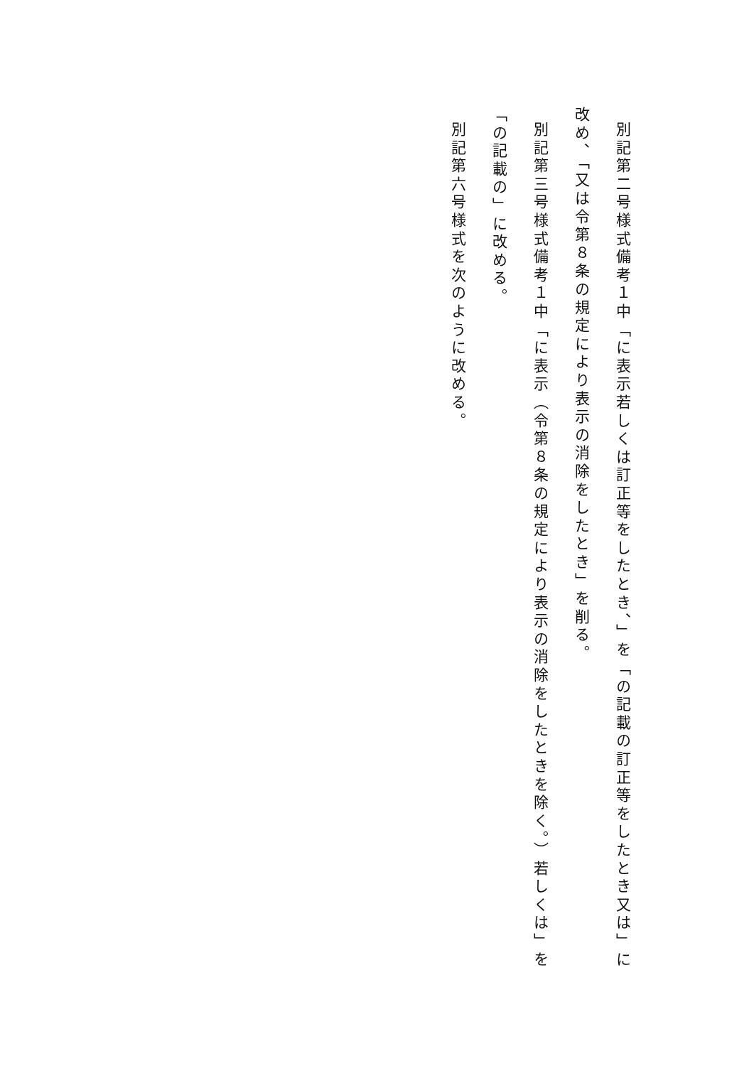別記第二号様式備考１中「に表示若しくは訂正等をしたとき、」を「の記載の訂正等をしたとき又は」に改め、「又は令第８条の規定により表示の消除をしたとき」を削る。
別記第三号様式備考１中「に表示（令第８条の規定により表示の消除をしたときを除く。）若しくは」を「の記載の」に改める。
別記第六号様式を次のように改める。